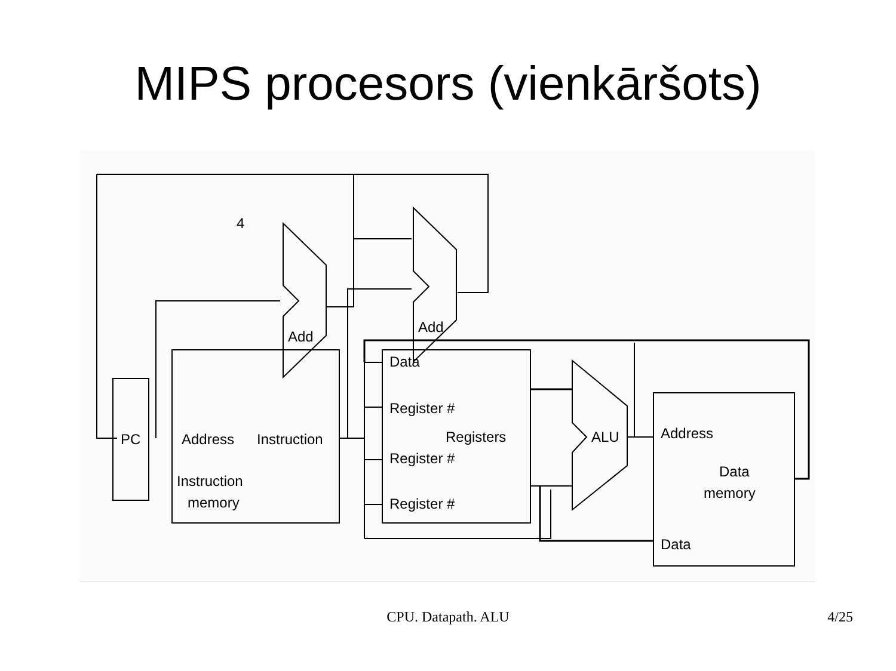MIPS procesors (vienkāršots)
4
Add
Add
PC
Address
Instruction
Instruction
memory
Data
Register #
Registers
Register #
Register #
ALU
Address
Data
memory
Data
CPU. Datapath. ALU 4/25